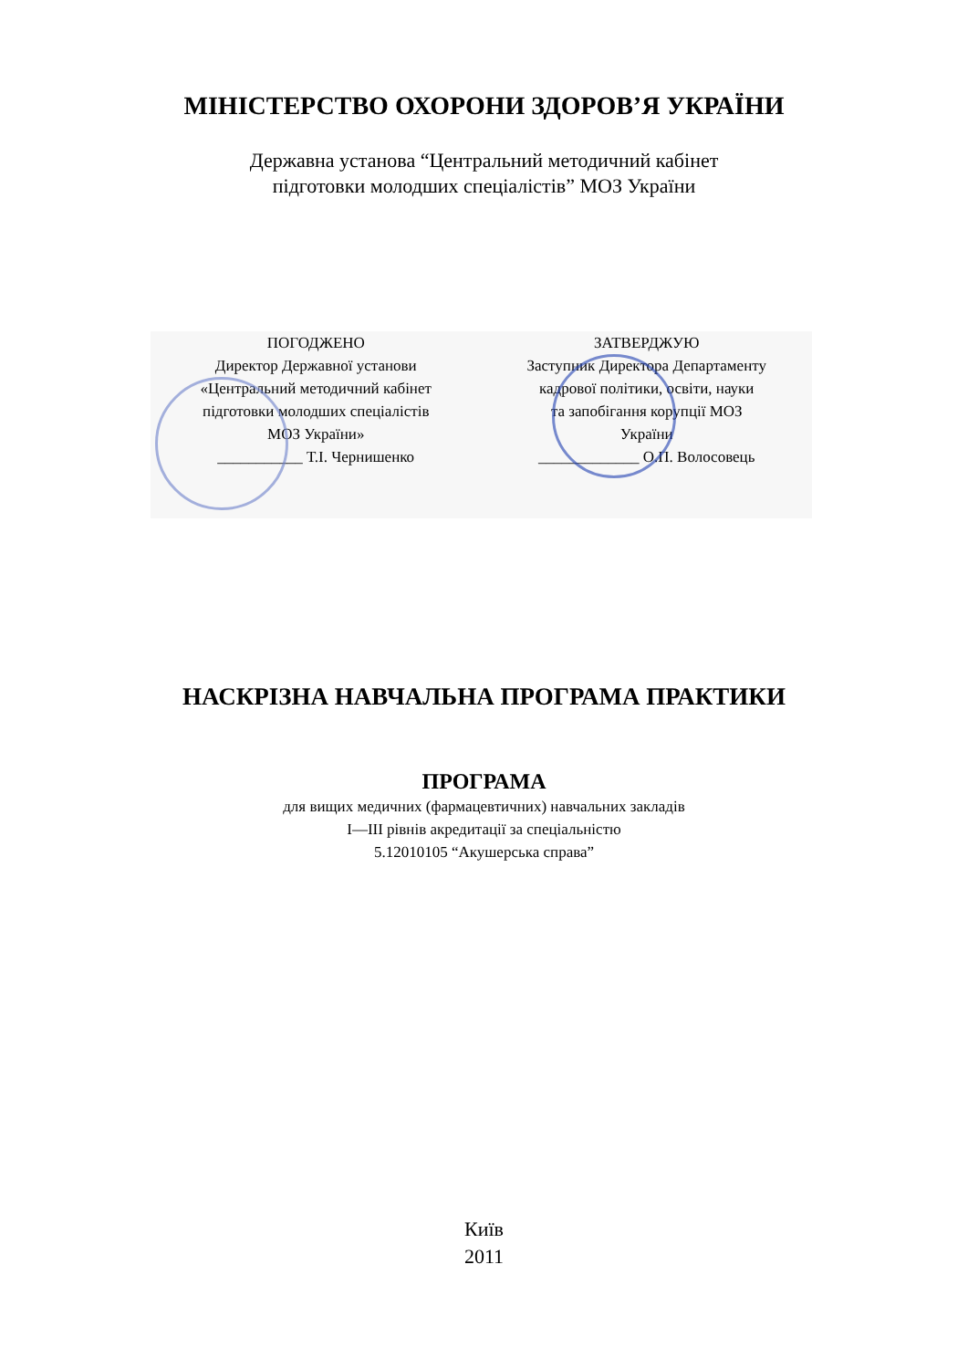МІНІСТЕРСТВО ОХОРОНИ ЗДОРОВ’Я УКРАЇНИ
Державна установа “Центральний методичний кабінет
підготовки молодших спеціалістів” МОЗ України
ПОГОДЖЕНО
Директор Державної установи
«Центральний методичний кабінет
підготовки молодших спеціалістів
МОЗ України»
___________ Т.І. Чернишенко
ЗАТВЕРДЖУЮ
Заступник Директора Департаменту
кадрової політики, освіти, науки
та запобігання корупції МОЗ
України
_____________ О.П. Волосовець
НАСКРІЗНА НАВЧАЛЬНА ПРОГРАМА ПРАКТИКИ
ПРОГРАМА
для вищих медичних (фармацевтичних) навчальних закладів
І—ІІІ рівнів акредитації за спеціальністю
5.12010105 “Акушерська справа”
Київ
2011